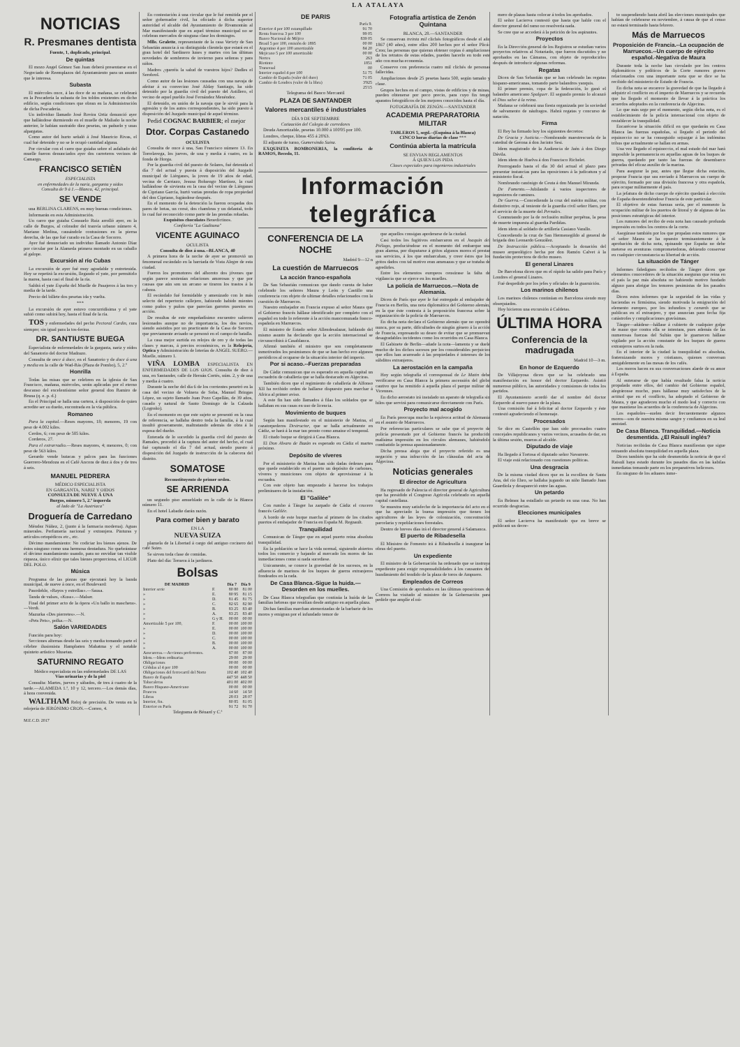LA ATALAYA
NOTICIAS
R. Presmanes dentista
Fuente, 1, duplicado, principal.
De quintas
El mozo Angel Gómez San Juan deberá presentarse en el Negociado de Reemplazos del Ayuntamiento para un asunto que le interesa.
Subasta
El miércoles once, á las doce de su mañana, se celebrará en la Pescadería la subasta de los toldos existentes en dicho edificio, según condiciones que obran en la Administración de dicha Pescadería.
Un individuo llamado José Rovira Ortiz denunció ayer que hallándose durmiendo en el muelle de Maliaño la noche anterior, le habían sustraído diez pesetas, un pañuelo y unas alpargatas.
Como autor del hurto señaló á José Mauricio Rivas, el cual fué detenido y no se le ocupó cantidad alguna.
Por circular con el carro que guiaba sobre el asfaltado del muelle fueron denunciados ayer dos carreteros vecinos de Camargo.
FRANCISCO SETIÈN
ESPECIALISTA
en enfermedades de la nariz, garganta y oidos
Consulta de 9 á 1.—Blanca, 42, principal.
SE VENDE
una BERLINA CLARENS, en muy buenas condiciones.
Informarán en esta Administración.
Un carro que guiaba Consuelo Ruiz arrolló ayer, en la calle de Burgos, al cobrador del tranvía urbano número 4, Mariano Medina, causándole contusiones en la pierna derecha, de las que fué curado en la Casa de Socorro.
Ayer fué denunciado un individuo llamado Antonio Díaz por circular por la Alameda primera montado en un caballo al galope.
Excursión al río Cubas
La excursión de ayer fué muy agradable y entretenida. Hoy se repetirá la excursión, llegando el yate, por permitirlo la marea, hasta casi el final de la ría.
Saldrá el yate España del Muelle de Pasajeros á las tres y media de la tarde.
Precio del billete dos pesetas ida y vuelta.
***
La excursión de ayer estuvo concurridísima y el yate subió como subirá hoy, hasta el final de la ría.
TOS y enfermedades del pecho Pectoral Cardin, cura siempre; sin igual para la tos-ferina.
DR. SANTIUSTE BUEGA
Especialista de enfermedades de la garganta, nariz y oídos del Sanatorio del doctor Madrazo.
Consulta de once á doce, en el Sanatorio y de doce á una y media en la calle de Wad-Rás (Plaza de Pombo), 5, 2.º
Honrilla
Todas las misas que se celebren en la iglesia de San Francisco, mañana, miércoles, serán aplicadas por el eterno descanso del excelentísimo señor general don Ramiro de Bruna (q. e. p. d.)
En el Principal se halla una cartera, á disposición de quien acredite ser su dueño, encontrada en la vía pública.
Romaneo
Para la capital.—Reses mayores, 18; menores, 19 con peso de 4.002 kilos.
Cerdos, 6; con peso de 585 kilos.
Corderos, 27.
Para el extrarradio.—Reses mayores, 4; menores, 0; con peso de 563 kilos.
Gerardo vende butacas y palcos para las funciones Guerrero-Mendoza en el Café Ancora de diez á dos y de tres á seis.
MANUEL PEDRERA
MÉDICO ESPECIALISTA
EN GARGANTA, NARIZ Y OIDOS
CONSULTA DE NUEVE Á UNA
Burgos, número 5, 2.º izquerda
al lado de "La Austriaca"
Droguería de Carredano
Méndez Núñez, 2, (junto á la farmacia moderna). Aguas minerales. Perfumería nacional y extranjera. Pinturas y artículos ortopédicos etc., etc.
Décimo mandamiento: No codiciar los bienes ajenos. De éstos ninguno como una hermosa dentadura. No quebrántase el décimo mandamiento usando, para no envidiar tan visible riqueza, único elixir que tales bienes proporciona, el LICOR DEL POLO.
Música
Programa de las piezas que ejecutará hoy la banda municipal, de nueve á once, en el Boulevard:
Pasodoble, «Rayos y estrellas».—Sausa.
Tanda de valses, «Kuss».—Malser.
Final del primer acto de la ópera «Un ballo in maschera».—Verdi.
Mazurka «Des pierretes».—N.
«Pets Pets», polka.—N.
Salón VARIEDADES
Función para hoy:
Secciones alternas desde las seis y media tomando parte el célebre ilusionista Hampbaten Mahatma y el notable quinteto artístico Musetan.
SATURNINO REGATO
Médico especialista en las enfermedades DE LAS
Vías urinarias y de la piel
Consulta: Martes, jueves y sábados, de tres á cuatro de la tarde.—ALAMEDA 1.ª, 10 y 12, tercero.—Los demás días, á hora convenida.
WALTHAM Reloj de precisión. De venta en la relojería de JERÓNIMO CRON.—Correo, 4.
En contestación á una circular que le fué remitida por el señor gobernador civil, ha oficiado á dicha superior autoridad el alcalde del Ayuntamiento de Rivamontán al Mar manifestando que en aquel término municipal no se celebran mercados de ninguna clase los domingos.
Mlle. Gralette, representante de la casa Variety de San Sebastián anuncia á su distinguida clientela que estará en el gran hotel del Sardinero lunes y martes con las últimas novedades de sombreros de invierno para señoras y para niños.
Madres ¿queréis la salud de vuestros hijos? Dadles el Serobrol.
Como autor de las lesiones causadas con una navaja de afeitar á su convecino José Alday Santiago, ha sido detenido por la guardia civil del puesto del Astillero, el vecino de aquel pueblo José Fernández Menéndez.
El detenido, en unión de la navaja que le sirvió para la agresión y de los autos correspondientes, ha sido puesto á disposición del Juzgado municipal de aquel término.
Pedid COGNAC BARBIER; el mejor
Dtor. Corpas Castanedo
OCULISTA
Consulta de once á una, San Francisco número 13. En Torrelavega, los jueves, de una y media á cuatro, en la fonda de Horga.
Por la guardia civil del puesto de Solares, fué detenida el día 7 del actual y puesta á disposición del Juzgado municipal de Liérganes, la joven de 19 años de edad, vecina de Carriazo, Jesusa Boluengo Martínez, la cual hallándose de sirvienta en la casa del vecino de Liérganes de Cipriano García, hurtó varias prendas de ropa propiedad del don Cipriano, fugándose después.
En el momento de la detención la fueron ocupadas dos pares de botas, un corsé, dos chambras y un delantal, todo lo cual fué reconocido como parte de las prendas robadas.
Exquisitos chocolates Benedictinos.
Confitería "La Gaditana"
VICENTE AGUINACO
OCULISTA
Consulta de diez á una.--BLANCA, 40
A primera hora de la noche de ayer se promovió un fenomenal escándalo en la barriada de Vista Alegre de esta ciudad.
Fueron los promotores del alboroto dos jóvenes que según parece sostenían relaciones amorosas y que por causas que aún son un arcano se tiraron los trastos á la cabeza.
El escándalo fué formidable y amenizado con lo más selecto del repertorio callejero, habiendo habido mientes como puños y puños que parecían garrotes puestos en acción.
De resultas de este empeñadísimo encuentro salieron lesionados aunque no de importancia, los dos novios, siendo asistidos por un practicante de la Casa de Socorro que previamente avisado se personó en el campo de batalla.
La casa mejor surtida en relojes de oro y de todas las clases y marcas, á precios económicos, es la Relojería, Optica y Administración de loterías de ANGEL SUERO.—Muelle, número 1.
VIÑA LOMBA ESPECIALISTA EN ENFERMEDADES DE LOS OJOS. Consulta de diez á una, en Santander, calle de Hernán Cortés, núm. 2, y de una y media á cuatro.
Durante la noche del día 6 de los corrientes penetró en la casa del vecino de Volnera de Soba, Manuel Bringas López, un sujeto llamado Juan Pozo Capellán, de 39 años, casado y natural de Santo Domingo de la Calzada (Logroño).
En el momento en que este sujeto se presentó en la casa de referencia, se hallaba dentro toda la familia, á la cual insultó groseramente, maltratando además de obra á la esposa del dueño.
Enterada de lo sucedido la guardia civil del puesto de Ramales, procedió á la captura del autor del hecho, el cual fué capturado el día 7 del actual, siendo puesto á disposición del Juzgado de instrucción de la cabecera del distrito.
SOMATOSE
Reconstituyente de primer orden.
SE ARRIENDA
un segundo piso amueblado en la calle de la Blanca número 11.
En el hotel Labadie darán razón.
Para comer bien y barato
EN LA
NUEVA SUIZA
plazuela de la Libertad á cargo del antiguo cocinero del café Suizo.
Se sirven toda clase de comidas.
Plato del día: Ternera á la jardinera.
Bolsas
| DE MADRID | | Día 7 | Día 9 |
| --- | --- | --- | --- |
| Interior serie | F. | 80 80 | 81 00 |
| » | E. | 80 95 | 81 15 |
| » | D. | 81 45 | 81 75 |
| » | C. | 82 65 | 82 90 |
| » | B. | 83 25 | 83 40 |
| » | A. | 83 25 | 83 40 |
| » | G y H. | 00 00 | 00 00 |
| Amortizable 5 por 100, | F. | 00 00 | 100 00 |
| » | E. | 00 00 | 100 00 |
| » | D. | 00 00 | 100 00 |
| » | C. | 00 00 | 100 00 |
| » | B. | 00 00 | 100 00 |
| » | A. | 00 00 | 100 00 |
| Azucareras.—Acciones preferentes. | | 87 00 | 87 00 |
| Idem.—Idem ordinarias | | 29 00 | 29 00 |
| Obligaciones | | 00 00 | 00 00 |
| Cédulas al 4 por 100 | | 00 00 | 00 00 |
| Obligaciones del ferrocarril del Norte | | 102 40 | 102 40 |
| Banco de España | | 447 50 | 448 50 |
| Tabacaleras | | 401 00 | 402 00 |
| Banco Hispano-Americano | | 00 00 | 00 00 |
| Francos | | 14 60 | 14 50 |
| Libras | | 28 03 | 28 07 |
| Interior, fin. | | 80 85 | 81 05 |
| Exterior en París | | 91 72 | 91 70 |
Telegrama de Bénard y C.ª
DE PARIS
| | París 9. |
| Exterior 4 por 100 estampillado | 91 70 |
| Renta francesa 3 por 100 | 99 05 |
| Banco Nacional de Méjico | 839 05 |
| Brasil 5 por 100, emisión de 1895 | 00 00 |
| Argentino 4 por 100 amortizable | 84 20 |
| Mejicano 5 por 100 amortizable | 00 00 |
| Nortes | 263 |
| Riotinto | 1851 |
| Transvaal | 00 |
| Interior español 4 por 100 | 51 75 |
| Cambio de España (valor del duro) | 71 05 |
| Cambio de Londres (valor de la libra) | 3'925 |
| | 25'15 |
Telegrama del Banco Mercantil
PLAZA DE SANTANDER
Valores mercantiles é industriales
DÍA 9 DE SEPTIEMBRE
Cotización del Colegio de corredores
Deuda Amortizable, pesetas 10.000 á 100'05 por 100.
Londres, cheque, libras 455 á 28'63.
El adjunto de turno, Gumersindo Sainz.
EXQUISITA BOMBONERIA, la confitería de RAMOS, Becedo, 11.
Fotografía artística de Zenón Quintana
BLANCA, 28.—SANTANDER
Se conservan treinta mil clichés fotográficos desde el año 1867 (40 años), entre ellos 200 hechos por el señor Plicá-Cron; las personas que quieran obtener copias ó ampliaciones de los retratos de estas edades, pueden hacerlo en todo este año con mucha economía.
Conservo con preferencia cuatro mil clichés de personas fallecidas.
Ampliaciones desde 25 pesetas hasta 500, según tamaño y clase.
Grupos hechos en el campo, vistas de edificios y de minas, pueden obtenerse por poco precio, para cuyo fin tengo aparatos fotográficos de los mejores conocidos hasta el día.
FOTOGRAFÍA DE ZENÓN.—SANTANDER
ACADEMIA PREPARATORIA MILITAR
TABLEROS 5, segd.--(Esquina á la Blanca)
CINCO horas diarias de clase ***
Continúa abierta la matrícula
SE ENVIAN REGLAMENTOS
Á QUIEN LOS PIDA
Clases especiales para ingenieros industriales
Información telegráfica
CONFERENCIA DE LA NOCHE
Madrid 9—12 n
La cuestión de Marruecos
La acción franco-española
De San Sebastián comunican que dando cuenta de haber celebrado los señores Maura y León y Castillo una conferencia con objeto de ultimar detalles relacionados con la cuestión de Marruecos.
Nuestro embajador en Francia expuso al señor Maura que el Gobierno francés hállase identificado por completo con el español en todo lo referente á la acción mancomunada franco-española en Marruecos.
El ministro de Estado señor Allendesalazar, hablando del mismo asunto ha declarado que la acción internacional se circunscribirá á Casablanca.
Afirmó también el ministro que son completamente inmotivados los pesimismos de que se han hecho eco algunos periódicos al ocuparse de la situación interior del imperio.
Por si acaso.--Fuerzas preparadas
De Cádiz comunican que es esperado en aquella capital un escuadrón de caballería que se halla destacado en Algeciras.
También dicen que el regimiento de caballería de Alfonso XII ha recibido orden de hallarse dispuesto para marchar á Africa al primer aviso.
A este fin han sido llamados á filas los soldados que se hallaban en sus casas en uso de licencia.
Movimiento de buques
Según han manifestado en el ministerio de Marina, el cazatorpederos Destructor, que se halla actualmente en Cádiz, se hará á la mar tan pronto como amaine el temporal.
El citado buque se dirigirá á Casa Blanca.
El Don Alvaro de Bazán es esperado en Cádiz el martes próximo.
Depósito de víveres
Por el ministerio de Marina han sido dadas órdenes para que quede establecido en el puerto un depósito de carbones, víveres y municiones con objeto de aprovisionar á la escuadra.
Con este objeto han empezado á hacerse los trabajos preliminares de la instalación.
El "Galilée"
Con rumbo á Tánger ha zarpado de Cádiz el crucero francés Galilée.
A bordo de este buque marcha al primero de los citados puertos el embajador de Francia en España M. Regnault.
Tranquilidad
Comunican de Tánger que en aquel puerto reina absoluta tranquilidad.
En la población se hace la vida normal, siguiendo abiertos todos los comercio y bajando al mercado los moros de las inmediaciones como si nada sucediese.
Unicamente, se conoce la gravedad de los sucesos, en la afluencia de marinos de los buques de guerra extranjeros fondeados en la rada.
De Casa Blanca.-Sigue la huida.—Desorden en los muelles.
De Casa Blanca telegrafían que continúa la huída de las familias hebreas que residían desde antiguo en aquella plaza.
Dichas familias marchan atemorizadas de la barbarie de los moros y emigran por el infundado temor de
que aquellos consigan apoderarse de la ciudad.
Casi todos los fugitivos embarcaron en el Joaquín del Piélago, produciéndose en el momento del embarque una gran alarma, por disputarse á gritos algunos moros el prestar sus servicios, á los que embarcaban, y creer éstos que los gritos dados con tal motivo eran amenazas y que se trataba de agredirles.
Entre los elementos europeos censúrase la falta de vigilancia que se ejerce en los muelles.
La policía de Marruecos.—Nota de Alemania.
Dicen de París que ayer le fué entregado al embajador de Francia en Berlín, una nota diplomática del Gobierno alemán, en la que éste contesta á la proposición francesa sobre la organización de la policía de Marruecos.
En dicha nota declara el Gobierno alemán que no opondrá nunca, por su parte, dificultades de ningún género á la acción de Francia, expresando su deseo de evitar que se promuevan desagradables incidentes como los ocurridos en Casa Blanca.
El Gabinete de Berlín—añade la nota—lamenta y se duele mucho de los dichos sucesos por los considerables perjuicios que ellos han acarreado á las propiedades é intereses de los súbditos extranjeros.
La aerostación en la campaña
Hoy según telegrafía el corresponsal de Le Matin debe verificarse en Casa Blanca la primera ascensión del globo cautivo que ha remitido á aquella plaza el parque militar de Vicennes.
En dicho aerostato irá instalado un aparato de telegrafía sin hilos que servirá para comunicarse directamente con París.
Proyecto mal acogido
En París preocupa mucho la equívoca actitud de Alemania en el asunto de Marruecos.
Por referencias particulares se sabe que el proyecto de policía presentado por el Gobierno francés ha producido malísima impresión en los círculos alemanes, habiéndolo combatido la prensa apasionadamente.
Dicha prensa alega que el proyecto referido es una negación y una infracción de las cláusulas del acta de Algeciras.
Noticias generales
El director de Agricultura
Ha regresado de Palencia el director general de Agricultura que ha presidido el Congreso Agrícola celebrado en aquella capital castellana.
Se muestra muy satisfecho de la importancia del acto en el que ha apreciado la buena impresión que tienen los agricultores de las leyes de colonización, concentración parcelaria y repoblaciones forestales.
Dentro de breves días irá el director general á Salamanca.
El puerto de Ribadesella
El Ministro de Fomento irá á Ribadesella á inaugurar las obras del puerto.
Un expediente
El ministro de la Gobernación ha ordenado que se instruya expediente para exigir responsabilidades á los causantes del hundimiento del tendido de la plaza de toros de Ampuero.
Empleados de Correos
Una Comisión de aprobados en las últimas oposiciones de Correos ha visitado al ministro de la Gobernación para pedirle que amplíe el nú-
mero de plazas hasta colocar á todos los aprobados.
El señor Lacierva contestó que hasta que hable con el director general del ramo no resolvería nada.
Se cree que se accederá á la petición de los aspirantes.
Proyectos
En la Dirección general de los Registros se estudian varios proyectos relativos al Notariado, que fueron discutidos y no aprobados en las Cámaras, con objeto de reproducirlos después de introducir algunas reformas.
Regatas
Dicen de San Sebastián que se han celebrado las regatas hispano-americanas, tomando parte balandros yanquis.
El primer premio, copa de la federación, lo ganó el balandro americano Spalguer. El segundo premio lo alcanzó el Dios salve á la reina.
Mañana se celebrará una fiesta organizada por la sociedad de salvamento de náufragos. Habrá regatas y concurso de natación.
Firma
El Rey ha firmado hoy los siguientes decretos:
De Gracia y Justicia.—Nombrando maestrescuela de la catedral de Gerona á don Jacinto Sesi.
Idem magistrado de la Audiencia de Jaén á don Diego Dávila.
Idem idem de Huelva á don Francisco Richelet.
Prorrogando hasta el día 30 del actual el plazo para presentar instancias para las oposiciones á la judicatura y al ministerio fiscal.
Nombrando canónigo de Ceuta á don Manuel Miranda.
De Fomento.—Jubilando á varios inspectores de ingenieros de caminos.
De Guerra.—Concediendo la cruz del mérito militar, con distintivo rojo, al teniente de la guardia civil señor Haro, por el servicio de la muerte del Pernales.
Conmutando por la de reclusión militar perpétua, la pena de muerte impuesta al guardia Pardiñas.
Idem idem al soldado de artillería Casiano Varallo.
Concediendo la cruz de San Hermenegildo al general de brigada don Leonardo González.
De Instrucción pública.—Aceptando la donación del museo arqueológico hecha por don Ramón Calvet á la fundación protectora de dicho museo.
El general Linares
De Barcelona dicen que en el rápido ha salido para París y Londres el general Linares.
Fué despedido por los jefes y oficiales de la guarnición.
Los marinos chilenos
Los marinos chilenos continúan en Barcelona siendo muy obsequiados.
Hoy hicieron una excursión á Caldetas.
ÚLTIMA HORA
Conferencia de la madrugada
Madrid 10—3 m.
En honor de Ezquerdo
De Villajoyosa dicen que se ha celebrado una manifestación en honor del doctor Ezquerdo. Asistió numeroso público, las autoridades y comisiones de todos los partidos.
El Ayuntamiento acordó dar el nombre del doctor Ezquerdo al nuevo paseo de la plaza.
Una comisión fué á felicitar al doctor Ezquerdo y éste contestó agradeciendo el homenaje.
Procesados
Se dice en Castellón que han sido procesados cuatro concejales republicanos y varios vecinos, acusados de dar, en la última sesión, mueras al alcalde.
Diputado de viaje
Ha llegado á Tortosa el diputado señor Navarrete.
El viaje está relacionado con cuestiones políticas.
Una desgracia
De la misma ciudad dicen que en la escollera de Santa Ana, del río Ebro, se hallaba jugando un niño llamado Juan Guardiola y desapareció entre las aguas.
Un petardo
En Belmez ha estallado un petardo en una casa. No han ocurrido desgracias.
Elecciones municipales
El señor Lacierva ha manifestado que en breve se publicará un decre-
to suspendiendo hasta abril las elecciones municipales que habían de celebrarse en noviembre, á causa de que el censo no estará terminado hasta febrero.
Más de Marruecos
Proposición de Francia.--La ocupación de Marruecos.--Un cuerpo de ejército español.-Negativa de Maura
Durante toda la noche han circulado por los centros diplomáticos y políticos de la Corte rumores graves relacionados con una importante nota que se dice se ha recibido del ministerio de Estado de Francia.
En dicha nota se encarece la gravedad de que ha llegado á adquirir el conflicto en el imperio de Marruecos y se recuerda que ha llegado el momento de llevar á la práctica los acuerdos adoptados en la conferencia de Algeciras.
Lo que más urge por el momento, según dicha nota, es el establecimiento de la policía internacional con objeto de restablecer la tranquilidad.
Encarécese la situación difícil en que quedarán en Casa Blanca las fuerzas españolas, si llegado el periodo del equinoccio no se ha conseguido sojuzgar á las indómitas tribus que actualmente se hallan en armas.
Una vez llegado el equinoccio, el mal estado del mar hará imposible la permanencia en aquellas aguas de los buques de guerra, quedando por tanto las fuerzas de desembarco privadas del eficaz auxilio de la marina.
Para asegurar la paz, antes que llegue dicha estación, propone Francia que sea enviado á Marruecos un cuerpo de ejército, formado por una división francesa y otra española, para ocupar militarmente el país.
La jefatura de dicho cuerpo de ejército quedará á elección de España desentendiéndose Francia de este particular.
El objetivo de estas fuerzas sería, por el momento la ocupación militar de los puertos de litoral y de algunas de las posiciones estratégicas del interior.
Los rumores del recibo de esta nota han causado profunda impresión en todos los centros de la corte.
Asegúrase también por los que propalan estos rumores que el señor Maura se ha opuesto terminantemente á la aprobación de dicha nota, opinando que España no debe meterse en aventuras comprometedoras, debiendo conservar en cualquier circunstancia su libertad de acción.
La situación de Tánger
Informes fidedignos recibidos de Tánger dicen que elementos conocedores de la situación aseguran que reina en el país la paz más absoluta no habiendo motivo fundado alguno para abrigar los temores pesimistas de los pasados días.
Dicen estos informes que la seguridad de las vidas y haciendas es firmísima, siendo motivada la emigración del elemento europeo, por los infundios y canards que se publican en el extranjero, y que anuncian para fecha fija catástrofes y complicaciones gravísimas.
Tánger—añádese—hállase á cubierto de cualquier golpe de mano que contra ella se intentara, pues además de las numerosas fuerzas del Sultán que le guarnecen hállase vigilado por la acción constante de los buques de guerra extranjeros surtos en la rada.
En el interior de la ciudad la tranquilidad es absoluta, fraternizando moros y cristianos, quienes conversan amigablemente en las mesas de los cafés.
Los moros hacen en sus conversaciones alarde de su amor á España.
Al enterarse de que había resultado falsa la noticia propalada entre ellos, del cambio del Gobierno español, alegráronse mucho, pues hállanse muy satisfechos de la actitud que en el conflicto, ha adoptado el Gobierno de Maura, y que agradecen mucho el modo leal y correcto con que mantiene los acuerdos de la conferencia de Algeciras.
Los españoles—suelen decir frecuentemente algunos moros—son de nuestra misma sangre y confiamos en su leal amistad.
De Casa Blanca. Tranquilidad.—Noticia desmentida. ¿El Raisulí inglés?
Noticias recibidas de Casa Blanca manifiestan que sigue reinando absoluta tranquilidad en aquella plaza.
Dicen también que ha sido desmentida la noticia de que el Raisulí haya estado durante los pasados días en las kabilas inmediatas tomando parte en los preparativos belicosos.
En ninguno de los aduares inme-
M.E.C.D. 2017